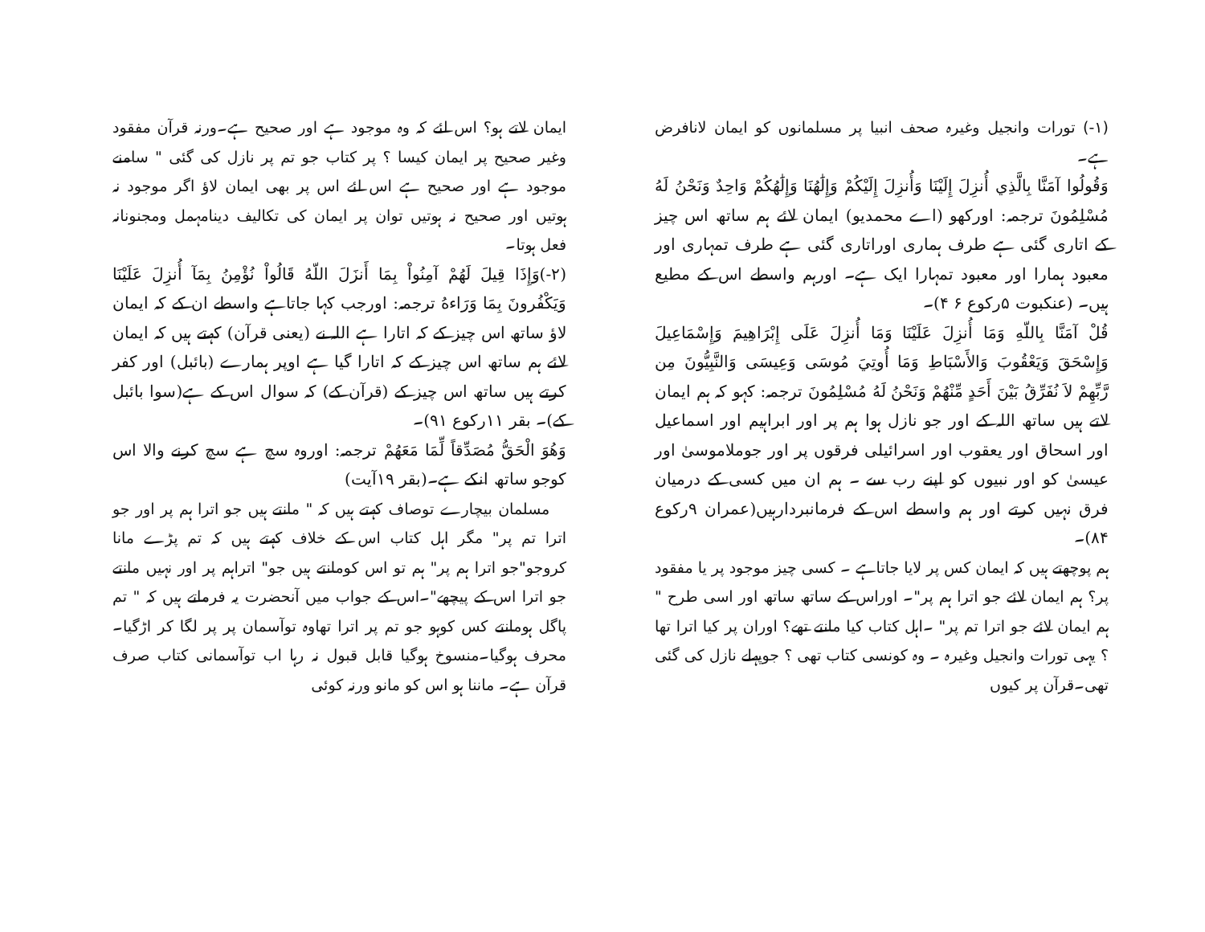(١-) تورات وانجیل وغیرہ صحف انبیا پر مسلمانوں کو ایمان لانافرض ہے۔
وَقُولُوا آمَنَّا بِالَّذِي أُنزِلَ إِلَيْنَا وَأُنزِلَ إِلَيْكُمْ وَإِلَٰهُنَا وَإِلَٰهُكُمْ وَاحِدٌ وَنَحْنُ لَهُ مُسْلِمُونَ ترجمہ: اورکھو (اے محمدیو) ایمان لائے ہم ساتھ اس چیز کے اتاری گئی ہے طرف ہماری اوراتاری گئی ہے طرف تمہاری اور معبود ہمارا اور معبود تمہارا ایک ہے۔ اورہم واسطے اس کے مطیع ہیں۔ (عنکبوت ۵رکوع ۶ ۴)۔
قُلْ آمَنَّا بِاللّهِ وَمَا أُنزِلَ عَلَيْنَا وَمَا أُنزِلَ عَلَى إِبْرَاهِيمَ وَإِسْمَاعِيلَ وَإِسْحَقَ وَيَعْقُوبَ وَالأَسْبَاطِ وَمَا أُوتِيَ مُوسَى وَعِيسَى وَالنَّبِيُّونَ مِن رَّبِّهِمْ لاَ نُفَرِّقُ بَيْنَ أَحَدٍ مِّنْهُمْ وَنَحْنُ لَهُ مُسْلِمُونَ ترجمہ: کہو کہ ہم ایمان لاتے ہیں ساتھ اللہ کے اور جو نازل ہوا ہم پر اور ابراہیم اور اسماعیل اور اسحاق اور یعقوب اور اسرائیلی فرقوں پر اور جوملاموسیٰ اور عیسیٰ کو اور نبیوں کو اپنے رب سے ۔ ہم ان میں کسی کے درمیان فرق نہیں کرتے اور ہم واسطے اس کے فرمانبردارہیں(عمران ۹رکوع ۸۴)۔
ہم پوچھتے ہیں کہ ایمان کس پر لایا جاتاہے ۔ کسی چیز موجود پر یا مفقود پر؟ ہم ایمان لائے جو اترا ہم پر"۔ اوراس کے ساتھ ساتھ اور اسی طرح " ہم ایمان لائے جو اترا تم پر" ۔اہل کتاب کیا مانتے تھے؟ اوران پر کیا اترا تھا ؟ یہی تورات وانجیل وغیرہ ۔ وہ کونسی کتاب تھی ؟ جوپہلے نازل کی گئی تھی۔قرآن پر کیوں
ایمان لاتے ہو؟ اس لئے کہ وہ موجود ہے اور صحیح ہے۔ورنہ قرآن مفقود وغیر صحیح پر ایمان کیسا ؟ پر کتاب جو تم پر نازل کی گئی " سامنے موجود ہے اور صحیح ہے اس لئے اس پر بھی ایمان لاؤ اگر موجود نہ ہوتیں اور صحیح نہ ہوتیں توان پر ایمان کی تکالیف دینامہمل ومجنونانہ فعل ہوتا۔
(٢-)وَإِذَا قِيلَ لَهُمْ آمِنُواْ بِمَا أَنزَلَ اللّهُ قَالُواْ نُؤْمِنُ بِمَآ أُنزِلَ عَلَيْنَا وَيَكْفُرونَ بِمَا وَرَاءهُ ترجمہ: اورجب کہا جاتاہے واسطے ان کے کہ ایمان لاؤ ساتھ اس چیز کے کہ اتارا ہے اللہ نے (یعنی قرآن) کہتے ہیں کہ ایمان لائے ہم ساتھ اس چیز کے کہ اتارا گیا ہے اوپر ہمارے (بائبل) اور کفر کرتے ہیں ساتھ اس چیز کے (قرآن کے) کہ سوال اس کے ہے(سوا بائبل کے)۔ بقر ١١رکوع ٩١)۔
وَهُوَ الْحَقُّ مُصَدِّقاً لِّمَا مَعَهُمْ ترجمہ: اوروہ سچ ہے سچ کرنے والا اس کوجو ساتھ انکے ہے۔(بقر ١٩آیت)
مسلمان بیچارے توصاف کہتے ہیں کہ " مانتے ہیں جو اترا ہم پر اور جو اترا تم پر" مگر اہل کتاب اس کے خلاف کہتے ہیں کہ تم پڑے مانا کروجو"جو اترا ہم پر" ہم تو اس کومانتے ہیں جو" اتراہم پر اور نہیں مانتے جو اترا اس کے پیچھے"۔اس کے جواب میں آنحضرت یہ فرماتے ہیں کہ " تم پاگل ہومانتے کس کوہو جو تم پر اترا تھاوہ توآسمان پر پر لگا کر اڑگیا۔محرف ہوگیا۔منسوخ ہوگیا قابل قبول نہ رہا اب توآسمانی کتاب صرف قرآن ہے۔ ماننا ہو اس کو مانو ورنہ کوئی